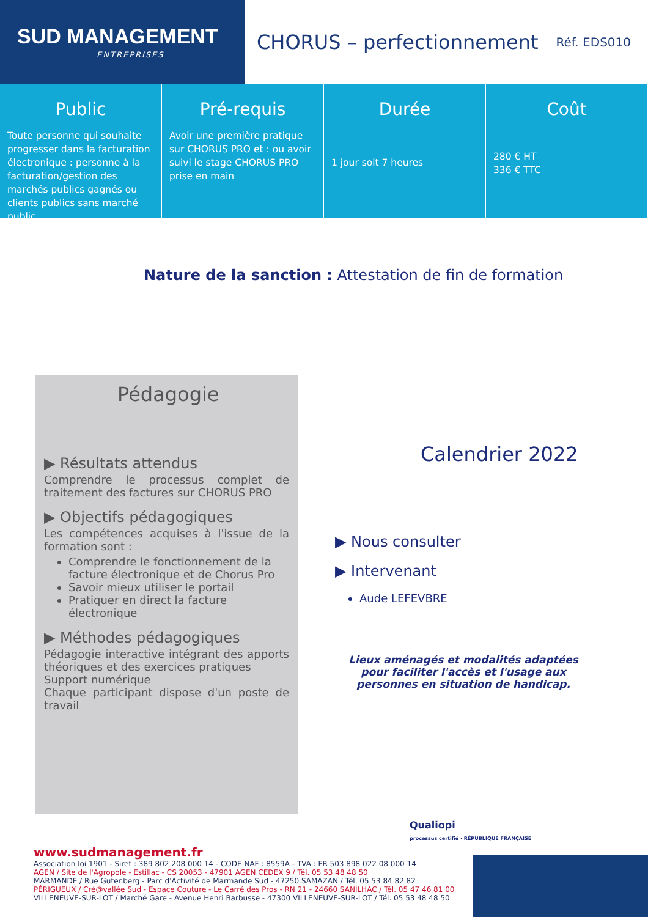SUD MANAGEMENT
ENTREPRISES
CHORUS – perfectionnement
Réf. EDS010
Public
Toute personne qui souhaite progresser dans la facturation électronique : personne à la facturation/gestion des marchés publics gagnés ou clients publics sans marché public
Pré-requis
Avoir une première pratique sur CHORUS PRO et : ou avoir suivi le stage CHORUS PRO prise en main
Durée
1 jour soit 7 heures
Coût
280 € HT
336 € TTC
Nature de la sanction : Attestation de fin de formation
Pédagogie
▶ Résultats attendus
Comprendre le processus complet de traitement des factures sur CHORUS PRO
▶ Objectifs pédagogiques
Les compétences acquises à l'issue de la formation sont :
Comprendre le fonctionnement de la facture électronique et de Chorus Pro
Savoir mieux utiliser le portail
Pratiquer en direct la facture électronique
▶ Méthodes pédagogiques
Pédagogie interactive intégrant des apports théoriques et des exercices pratiques
Support numérique
Chaque participant dispose d'un poste de travail
Calendrier 2022
▶ Nous consulter
▶ Intervenant
Aude LEFEVBRE
Lieux aménagés et modalités adaptées pour faciliter l'accès et l'usage aux personnes en situation de handicap.
Qualiopi
processus certifié · RÉPUBLIQUE FRANÇAISE
www.sudmanagement.fr
Association loi 1901 - Siret : 389 802 208 000 14 - CODE NAF : 8559A - TVA : FR 503 898 022 08 000 14
AGEN / Site de l'Agropole - Estillac - CS 20053 - 47901 AGEN CEDEX 9 / Tél. 05 53 48 48 50
MARMANDE / Rue Gutenberg - Parc d'Activité de Marmande Sud - 47250 SAMAZAN / Tél. 05 53 84 82 82
PÉRIGUEUX / Cré@vallée Sud - Espace Couture - Le Carré des Pros - RN 21 - 24660 SANILHAC / Tél. 05 47 46 81 00
VILLENEUVE-SUR-LOT / Marché Gare - Avenue Henri Barbusse - 47300 VILLENEUVE-SUR-LOT / Tél. 05 53 48 48 50